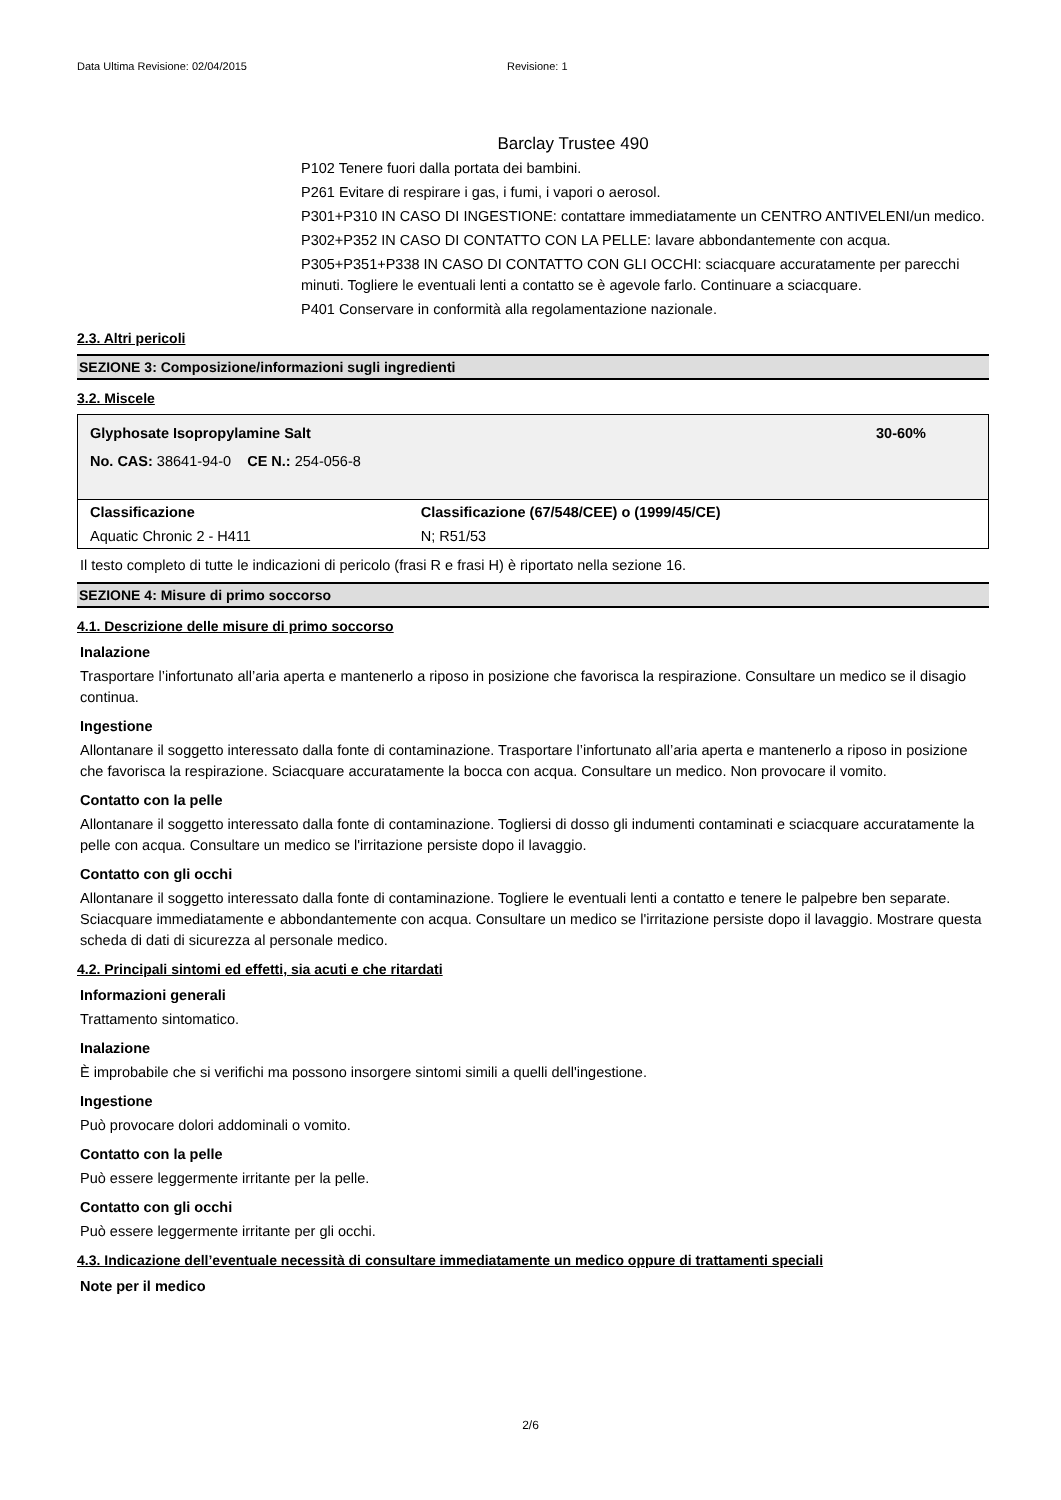Data Ultima Revisione: 02/04/2015 Revisione: 1
Barclay Trustee 490
P102 Tenere fuori dalla portata dei bambini.
P261 Evitare di respirare i gas, i fumi, i vapori o aerosol.
P301+P310 IN CASO DI INGESTIONE: contattare immediatamente un CENTRO ANTIVELENI/un medico.
P302+P352 IN CASO DI CONTATTO CON LA PELLE: lavare abbondantemente con acqua.
P305+P351+P338 IN CASO DI CONTATTO CON GLI OCCHI: sciacquare accuratamente per parecchi minuti. Togliere le eventuali lenti a contatto se è agevole farlo. Continuare a sciacquare.
P401 Conservare in conformità alla regolamentazione nazionale.
2.3. Altri pericoli
SEZIONE 3: Composizione/informazioni sugli ingredienti
3.2. Miscele
Glyphosate Isopropylamine Salt 30-60%
No. CAS: 38641-94-0 CE N.: 254-056-8
| Classificazione | Classificazione (67/548/CEE) o (1999/45/CE) |
| --- | --- |
| Aquatic Chronic 2 - H411 | N; R51/53 |
Il testo completo di tutte le indicazioni di pericolo (frasi R e frasi H) è riportato nella sezione 16.
SEZIONE 4: Misure di primo soccorso
4.1. Descrizione delle misure di primo soccorso
Inalazione
Trasportare l’infortunato all’aria aperta e mantenerlo a riposo in posizione che favorisca la respirazione. Consultare un medico se il disagio continua.
Ingestione
Allontanare il soggetto interessato dalla fonte di contaminazione. Trasportare l’infortunato all’aria aperta e mantenerlo a riposo in posizione che favorisca la respirazione. Sciacquare accuratamente la bocca con acqua. Consultare un medico. Non provocare il vomito.
Contatto con la pelle
Allontanare il soggetto interessato dalla fonte di contaminazione. Togliersi di dosso gli indumenti contaminati e sciacquare accuratamente la pelle con acqua. Consultare un medico se l'irritazione persiste dopo il lavaggio.
Contatto con gli occhi
Allontanare il soggetto interessato dalla fonte di contaminazione. Togliere le eventuali lenti a contatto e tenere le palpebre ben separate. Sciacquare immediatamente e abbondantemente con acqua. Consultare un medico se l'irritazione persiste dopo il lavaggio. Mostrare questa scheda di dati di sicurezza al personale medico.
4.2. Principali sintomi ed effetti, sia acuti e che ritardati
Informazioni generali
Trattamento sintomatico.
Inalazione
È improbabile che si verifichi ma possono insorgere sintomi simili a quelli dell'ingestione.
Ingestione
Può provocare dolori addominali o vomito.
Contatto con la pelle
Può essere leggermente irritante per la pelle.
Contatto con gli occhi
Può essere leggermente irritante per gli occhi.
4.3. Indicazione dell’eventuale necessità di consultare immediatamente un medico oppure di trattamenti speciali
Note per il medico
2/6